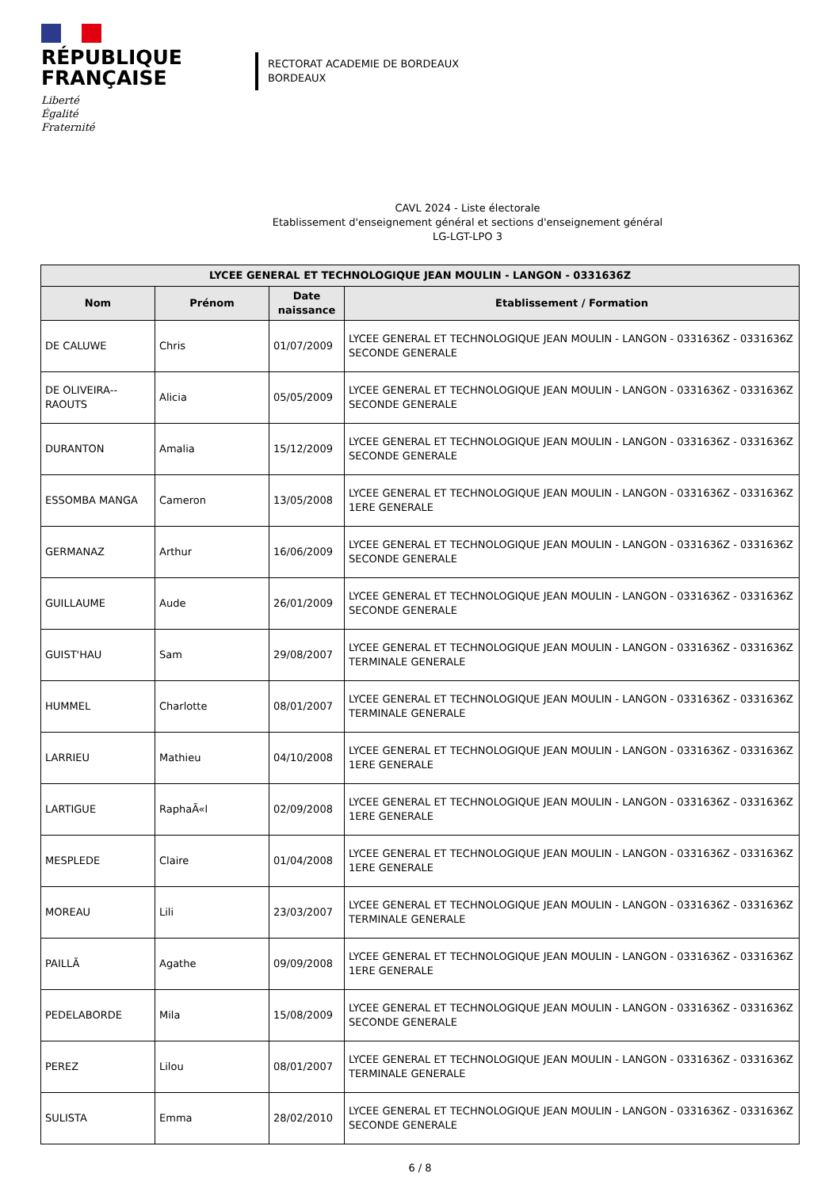RÉPUBLIQUE
FRANÇAISE
Liberté
Égalité
Fraternité
RECTORAT ACADEMIE DE BORDEAUX
BORDEAUX
CAVL 2024 - Liste électorale
Etablissement d'enseignement général et sections d'enseignement général
LG-LGT-LPO 3
| LYCEE GENERAL ET TECHNOLOGIQUE JEAN MOULIN - LANGON - 0331636Z | | | |
| --- | --- | --- | --- |
| Nom | Prénom | Date naissance | Etablissement / Formation |
| DE CALUWE | Chris | 01/07/2009 | LYCEE GENERAL ET TECHNOLOGIQUE JEAN MOULIN - LANGON - 0331636Z - 0331636Z SECONDE GENERALE |
| DE OLIVEIRA--RAOUTS | Alicia | 05/05/2009 | LYCEE GENERAL ET TECHNOLOGIQUE JEAN MOULIN - LANGON - 0331636Z - 0331636Z SECONDE GENERALE |
| DURANTON | Amalia | 15/12/2009 | LYCEE GENERAL ET TECHNOLOGIQUE JEAN MOULIN - LANGON - 0331636Z - 0331636Z SECONDE GENERALE |
| ESSOMBA MANGA | Cameron | 13/05/2008 | LYCEE GENERAL ET TECHNOLOGIQUE JEAN MOULIN - LANGON - 0331636Z - 0331636Z 1ERE GENERALE |
| GERMANAZ | Arthur | 16/06/2009 | LYCEE GENERAL ET TECHNOLOGIQUE JEAN MOULIN - LANGON - 0331636Z - 0331636Z SECONDE GENERALE |
| GUILLAUME | Aude | 26/01/2009 | LYCEE GENERAL ET TECHNOLOGIQUE JEAN MOULIN - LANGON - 0331636Z - 0331636Z SECONDE GENERALE |
| GUIST'HAU | Sam | 29/08/2007 | LYCEE GENERAL ET TECHNOLOGIQUE JEAN MOULIN - LANGON - 0331636Z - 0331636Z TERMINALE GENERALE |
| HUMMEL | Charlotte | 08/01/2007 | LYCEE GENERAL ET TECHNOLOGIQUE JEAN MOULIN - LANGON - 0331636Z - 0331636Z TERMINALE GENERALE |
| LARRIEU | Mathieu | 04/10/2008 | LYCEE GENERAL ET TECHNOLOGIQUE JEAN MOULIN - LANGON - 0331636Z - 0331636Z 1ERE GENERALE |
| LARTIGUE | RaphaÃ«l | 02/09/2008 | LYCEE GENERAL ET TECHNOLOGIQUE JEAN MOULIN - LANGON - 0331636Z - 0331636Z 1ERE GENERALE |
| MESPLEDE | Claire | 01/04/2008 | LYCEE GENERAL ET TECHNOLOGIQUE JEAN MOULIN - LANGON - 0331636Z - 0331636Z 1ERE GENERALE |
| MOREAU | Lili | 23/03/2007 | LYCEE GENERAL ET TECHNOLOGIQUE JEAN MOULIN - LANGON - 0331636Z - 0331636Z TERMINALE GENERALE |
| PAILLÃ | Agathe | 09/09/2008 | LYCEE GENERAL ET TECHNOLOGIQUE JEAN MOULIN - LANGON - 0331636Z - 0331636Z 1ERE GENERALE |
| PEDELABORDE | Mila | 15/08/2009 | LYCEE GENERAL ET TECHNOLOGIQUE JEAN MOULIN - LANGON - 0331636Z - 0331636Z SECONDE GENERALE |
| PEREZ | Lilou | 08/01/2007 | LYCEE GENERAL ET TECHNOLOGIQUE JEAN MOULIN - LANGON - 0331636Z - 0331636Z TERMINALE GENERALE |
| SULISTA | Emma | 28/02/2010 | LYCEE GENERAL ET TECHNOLOGIQUE JEAN MOULIN - LANGON - 0331636Z - 0331636Z SECONDE GENERALE |
6 / 8